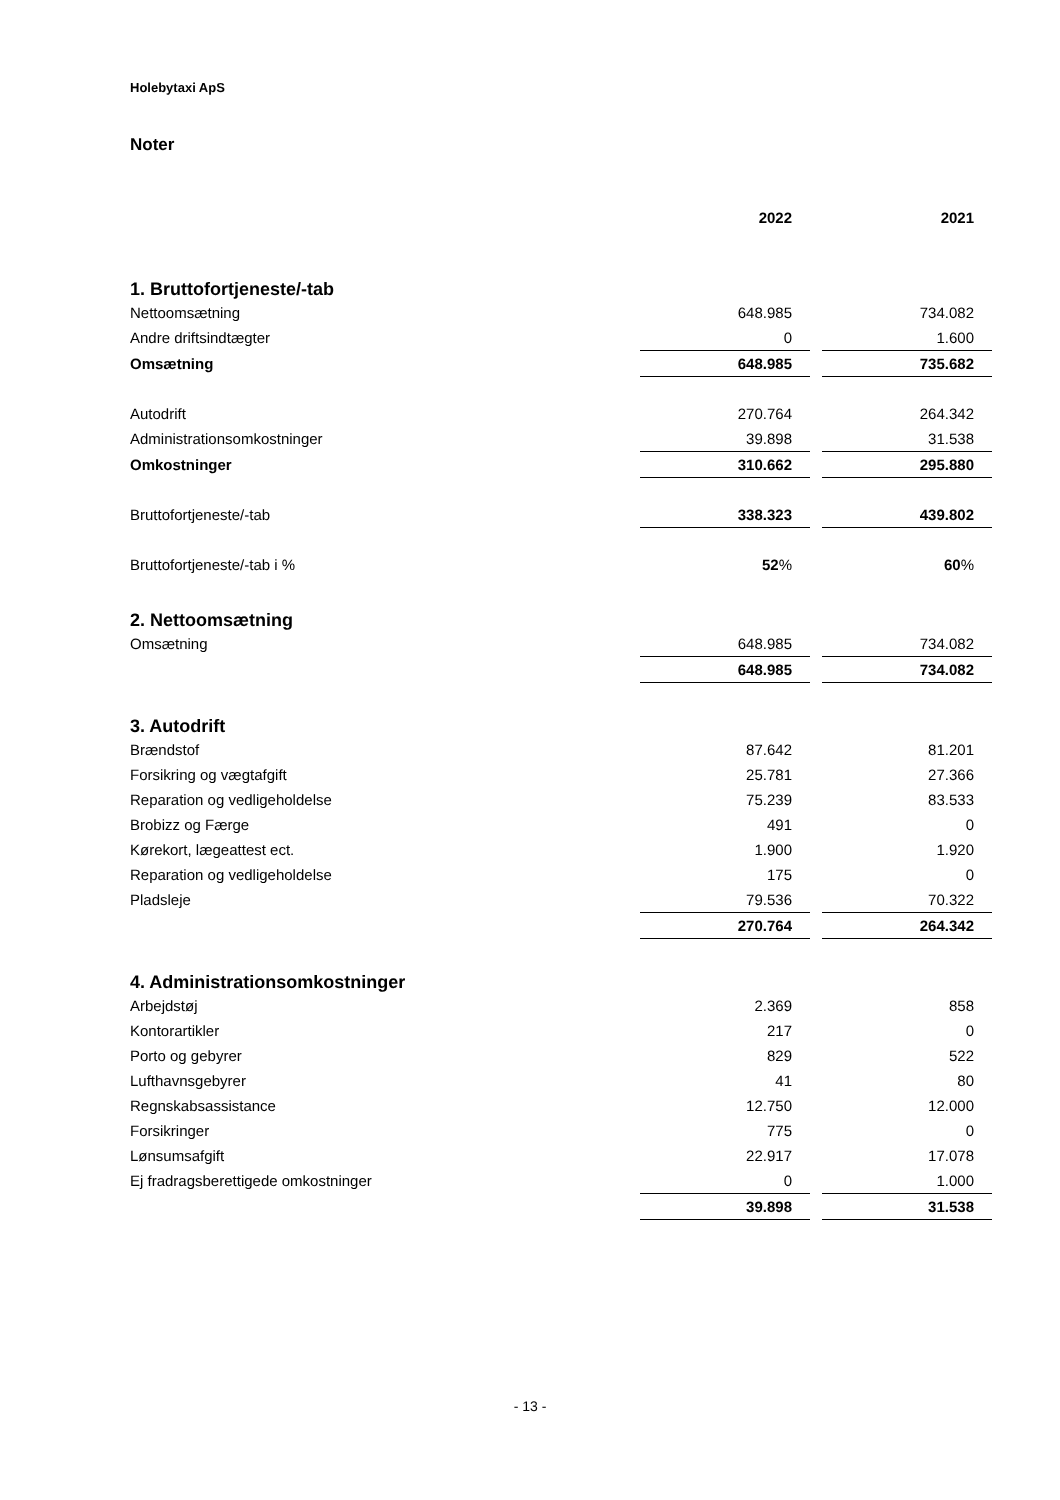Holebytaxi ApS
Noter
| | 2022 | | 2021 |
| --- | --- | --- | --- |
| 1. Bruttofortjeneste/-tab | | | |
| Nettoomsætning | 648.985 | | 734.082 |
| Andre driftsindtægter | 0 | | 1.600 |
| Omsætning | 648.985 | | 735.682 |
| Autodrift | 270.764 | | 264.342 |
| Administrationsomkostninger | 39.898 | | 31.538 |
| Omkostninger | 310.662 | | 295.880 |
| Bruttofortjeneste/-tab | 338.323 | | 439.802 |
| Bruttofortjeneste/-tab i % | 52 % | | 60 % |
| 2. Nettoomsætning | | | |
| Omsætning | 648.985 | | 734.082 |
| | 648.985 | | 734.082 |
| 3. Autodrift | | | |
| Brændstof | 87.642 | | 81.201 |
| Forsikring og vægtafgift | 25.781 | | 27.366 |
| Reparation og vedligeholdelse | 75.239 | | 83.533 |
| Brobizz og Færge | 491 | | 0 |
| Kørekort, lægeattest ect. | 1.900 | | 1.920 |
| Reparation og vedligeholdelse | 175 | | 0 |
| Pladsleje | 79.536 | | 70.322 |
| | 270.764 | | 264.342 |
| 4. Administrationsomkostninger | | | |
| Arbejdstøj | 2.369 | | 858 |
| Kontorartikler | 217 | | 0 |
| Porto og gebyrer | 829 | | 522 |
| Lufthavnsgebyrer | 41 | | 80 |
| Regnskabsassistance | 12.750 | | 12.000 |
| Forsikringer | 775 | | 0 |
| Lønsumsafgift | 22.917 | | 17.078 |
| Ej fradragsberettigede omkostninger | 0 | | 1.000 |
| | 39.898 | | 31.538 |
- 13 -